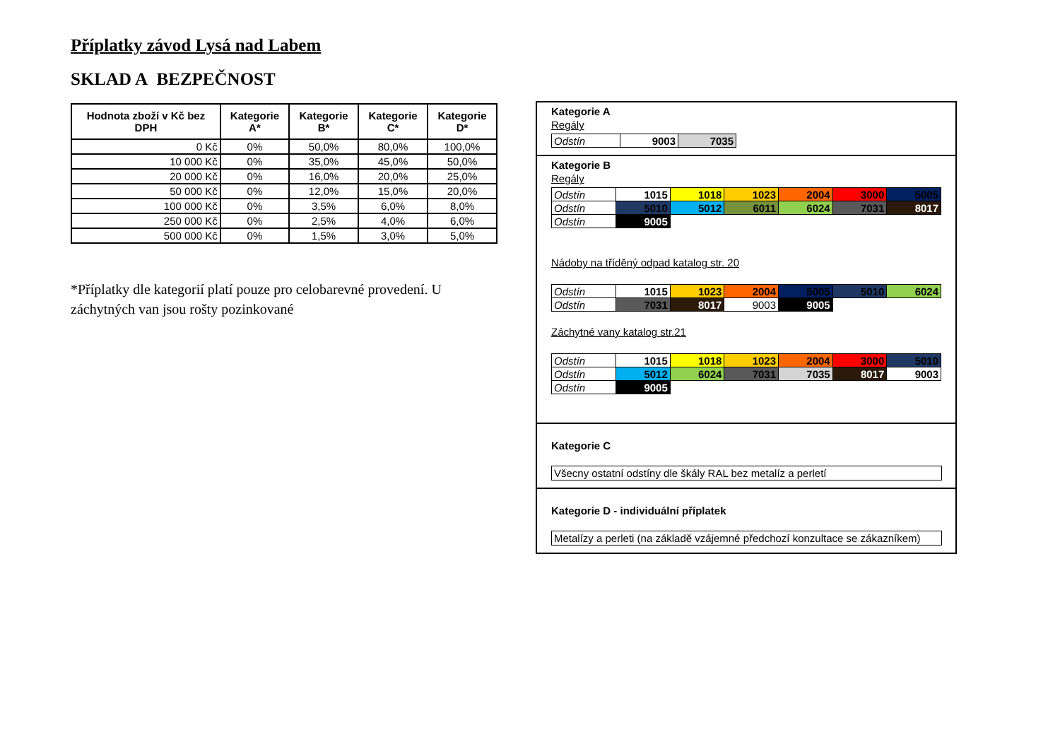Příplatky závod Lysá nad Labem
SKLAD A BEZPEČNOST
| Hodnota zboží v Kč bez DPH | Kategorie A* | Kategorie B* | Kategorie C* | Kategorie D* |
| --- | --- | --- | --- | --- |
| 0 Kč | 0% | 50,0% | 80,0% | 100,0% |
| 10 000 Kč | 0% | 35,0% | 45,0% | 50,0% |
| 20 000 Kč | 0% | 16,0% | 20,0% | 25,0% |
| 50 000 Kč | 0% | 12,0% | 15,0% | 20,0% |
| 100 000 Kč | 0% | 3,5% | 6,0% | 8,0% |
| 250 000 Kč | 0% | 2,5% | 4,0% | 6,0% |
| 500 000 Kč | 0% | 1,5% | 3,0% | 5,0% |
*Příplatky dle kategorií platí pouze pro celobarevné provedení. U záchytných van jsou rošty pozinkované
Kategorie A
Regály
| Odstín | 9003 | 7035 |
Kategorie B
Regály
| Odstín | 1015 | 1018 | 1023 | 2004 | 3000 | 5005 |
| Odstín | 5010 | 5012 | 6011 | 6024 | 7031 | 8017 |
| Odstín | 9005 | | | | | |
Nádoby na tříděný odpad katalog str. 20
| Odstín | 1015 | 1023 | 2004 | 5005 | 5010 | 6024 |
| Odstín | 7031 | 8017 | 9003 | 9005 | | |
Záchytné vany katalog str.21
| Odstín | 1015 | 1018 | 1023 | 2004 | 3000 | 5010 |
| Odstín | 5012 | 6024 | 7031 | 7035 | 8017 | 9003 |
| Odstín | 9005 | | | | | |
Kategorie C
Všecny ostatní odstíny dle škály RAL bez metalíz a perletí
Kategorie D - individuální příplatek
Metalízy a perleti (na základě vzájemné předchozí konzultace se zákazníkem)